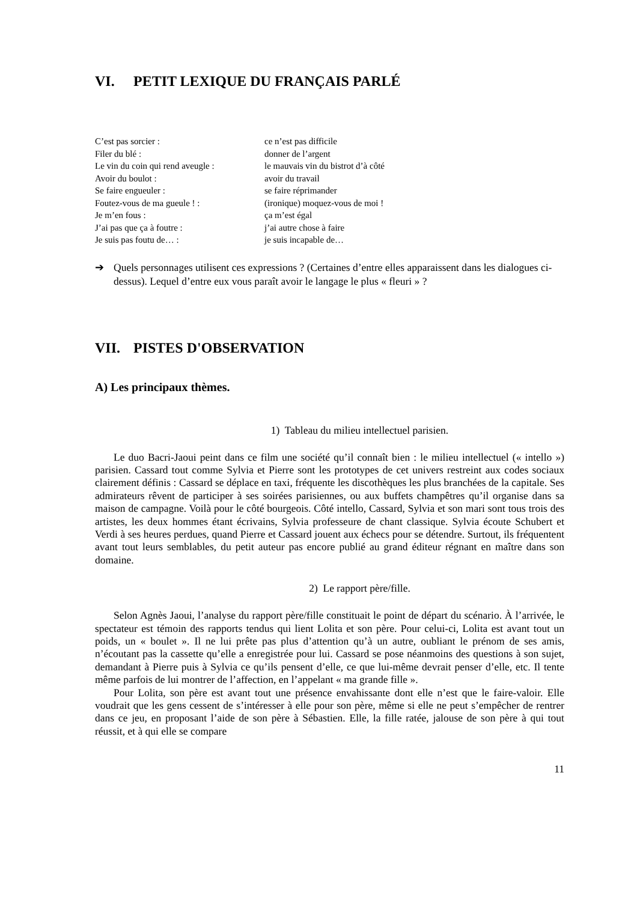VI. PETIT LEXIQUE DU FRANÇAIS PARLÉ
| C’est pas sorcier : | ce n’est pas difficile |
| Filer du blé : | donner de l’argent |
| Le vin du coin qui rend aveugle : | le mauvais vin du bistrot d’à côté |
| Avoir du boulot : | avoir du travail |
| Se faire engueuler : | se faire réprimander |
| Foutez-vous de ma gueule ! : | (ironique) moquez-vous de moi ! |
| Je m’en fous : | ça m’est égal |
| J’ai pas que ça à foutre : | j’ai autre chose à faire |
| Je suis pas foutu de… : | je suis incapable de… |
➔ Quels personnages utilisent ces expressions ? (Certaines d’entre elles apparaissent dans les dialogues ci-dessus). Lequel d’entre eux vous paraît avoir le langage le plus « fleuri » ?
VII. PISTES D'OBSERVATION
A) Les principaux thèmes.
1) Tableau du milieu intellectuel parisien.
Le duo Bacri-Jaoui peint dans ce film une société qu’il connaît bien : le milieu intellectuel (« intello ») parisien. Cassard tout comme Sylvia et Pierre sont les prototypes de cet univers restreint aux codes sociaux clairement définis : Cassard se déplace en taxi, fréquente les discothèques les plus branchées de la capitale. Ses admirateurs rêvent de participer à ses soirées parisiennes, ou aux buffets champêtres qu’il organise dans sa maison de campagne. Voilà pour le côté bourgeois. Côté intello, Cassard, Sylvia et son mari sont tous trois des artistes, les deux hommes étant écrivains, Sylvia professeure de chant classique. Sylvia écoute Schubert et Verdi à ses heures perdues, quand Pierre et Cassard jouent aux échecs pour se détendre. Surtout, ils fréquentent avant tout leurs semblables, du petit auteur pas encore publié au grand éditeur régnant en maître dans son domaine.
2) Le rapport père/fille.
Selon Agnès Jaoui, l’analyse du rapport père/fille constituait le point de départ du scénario. À l’arrivée, le spectateur est témoin des rapports tendus qui lient Lolita et son père. Pour celui-ci, Lolita est avant tout un poids, un « boulet ». Il ne lui prête pas plus d’attention qu’à un autre, oubliant le prénom de ses amis, n’écoutant pas la cassette qu’elle a enregistrée pour lui. Cassard se pose néanmoins des questions à son sujet, demandant à Pierre puis à Sylvia ce qu’ils pensent d’elle, ce que lui-même devrait penser d’elle, etc. Il tente même parfois de lui montrer de l’affection, en l’appelant « ma grande fille ».
Pour Lolita, son père est avant tout une présence envahissante dont elle n’est que le faire-valoir. Elle voudrait que les gens cessent de s’intéresser à elle pour son père, même si elle ne peut s’empêcher de rentrer dans ce jeu, en proposant l’aide de son père à Sébastien. Elle, la fille ratée, jalouse de son père à qui tout réussit, et à qui elle se compare
11